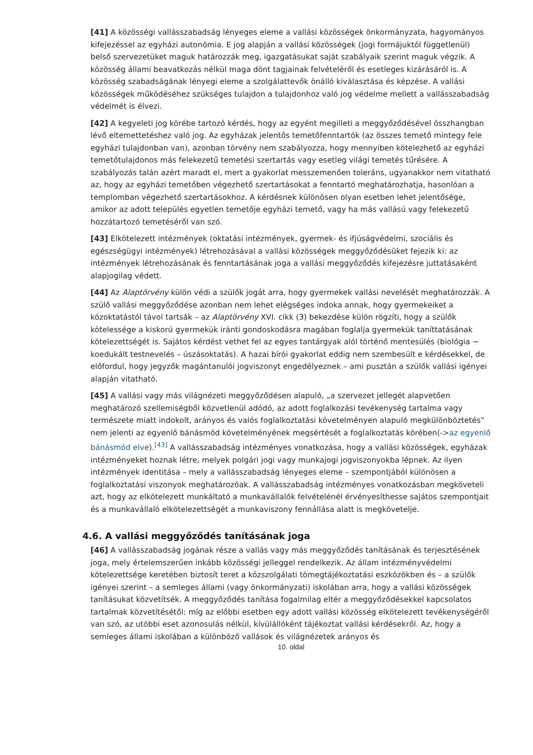[41] A közösségi vallásszabadság lényeges eleme a vallási közösségek önkormányzata, hagyományos kifejezéssel az egyházi autonómia. E jog alapján a vallási közösségek (jogi formájuktól függetlenül) belső szervezetüket maguk határozzák meg, igazgatásukat saját szabályaik szerint maguk végzik. A közösség állami beavatkozás nélkül maga dönt tagjainak felvételéről és esetleges kizárásáról is. A közösség szabadságának lényegi eleme a szolgálattevők önálló kiválasztása és képzése. A vallási közösségek működéséhez szükséges tulajdon a tulajdonhoz való jog védelme mellett a vallásszabadság védelmét is élvezi.
[42] A kegyeleti jog körébe tartozó kérdés, hogy az egyént megilleti a meggyőződésével összhangban lévő eltemettetéshez való jog. Az egyházak jelentős temetőfenntartók (az összes temető mintegy fele egyházi tulajdonban van), azonban törvény nem szabályozza, hogy mennyiben kötelezhető az egyházi temetőtulajdonos más felekezetű temetési szertartás vagy esetleg világi temetés tűrésére. A szabályozás talán azért maradt el, mert a gyakorlat messzemenően toleráns, ugyanakkor nem vitatható az, hogy az egyházi temetőben végezhető szertartásokat a fenntartó meghatározhatja, hasonlóan a templomban végezhető szertartásokhoz. A kérdésnek különösen olyan esetben lehet jelentősége, amikor az adott település egyetlen temetője egyházi temető, vagy ha más vallású vagy felekezetű hozzátartozó temetéséről van szó.
[43] Elkötelezett intézmények (oktatási intézmények, gyermek- és ifjúságvédelmi, szociális és egészségügyi intézmények) létrehozásával a vallási közösségek meggyőződésüket fejezik ki: az intézmények létrehozásának és fenntartásának joga a vallási meggyőződés kifejezésre juttatásaként alapjogilag védett.
[44] Az Alaptörvény külön védi a szülők jogát arra, hogy gyermekek vallási nevelését meghatározzák. A szülő vallási meggyőződése azonban nem lehet elégséges indoka annak, hogy gyermekeiket a közoktatástól távol tartsák – az Alaptörvény XVI. cikk (3) bekezdése külön rögzíti, hogy a szülők kötelessége a kiskorú gyermekük iránti gondoskodásra magában foglalja gyermekük taníttatásának kötelezettségét is. Sajátos kérdést vethet fel az egyes tantárgyak alól történő mentesülés (biológia − koedukált testnevelés – úszásoktatás). A hazai bírói gyakorlat eddig nem szembesült e kérdésekkel, de előfordul, hogy jegyzők magántanulói jogviszonyt engedélyeznek – ami pusztán a szülők vallási igényei alapján vitatható.
[45] A vallási vagy más világnézeti meggyőződésen alapuló, „a szervezet jellegét alapvetően meghatározó szellemiségből közvetlenül adódó, az adott foglalkozási tevékenység tartalma vagy természete miatt indokolt, arányos és valós foglalkoztatási követelményen alapuló megkülönböztetés” nem jelenti az egyenlő bánásmód követelményének megsértését a foglalkoztatás körében(->az egyenlő bánásmód elve).<sup>[43]</sup> A vallásszabadság intézményes vonatkozása, hogy a vallási közösségek, egyházak intézményeket hoznak létre, melyek polgári jogi vagy munkajogi jogviszonyokba lépnek. Az ilyen intézmények identitása – mely a vallásszabadság lényeges eleme – szempontjából különösen a foglalkoztatási viszonyok meghatározóak. A vallásszabadság intézményes vonatkozásban megköveteli azt, hogy az elkötelezett munkáltató a munkavállalók felvételénél érvényesíthesse sajátos szempontjait és a munkavállaló elkötelezettségét a munkaviszony fennállása alatt is megkövetelje.
4.6. A vallási meggyőződés tanításának joga
[46] A vallásszabadság jogának része a vallás vagy más meggyőződés tanításának és terjesztésének joga, mely értelemszerűen inkább közösségi jelleggel rendelkezik. Az állam intézményvédelmi kötelezettsége keretében biztosít teret a közszolgálati tömegtájékoztatási eszközökben és – a szülők igényei szerint – a semleges állami (vagy önkormányzati) iskolában arra, hogy a vallási közösségek tanításukat közvetítsék. A meggyőződés tanítása fogalmilag eltér a meggyőződésekkel kapcsolatos tartalmak közvetítésétől: míg az előbbi esetben egy adott vallási közösség elkötelezett tevékenységéről van szó, az utóbbi eset azonosulás nélkül, kívülállóként tájékoztat vallási kérdésekről. Az, hogy a semleges állami iskolában a különböző vallások és világnézetek arányos és
10. oldal